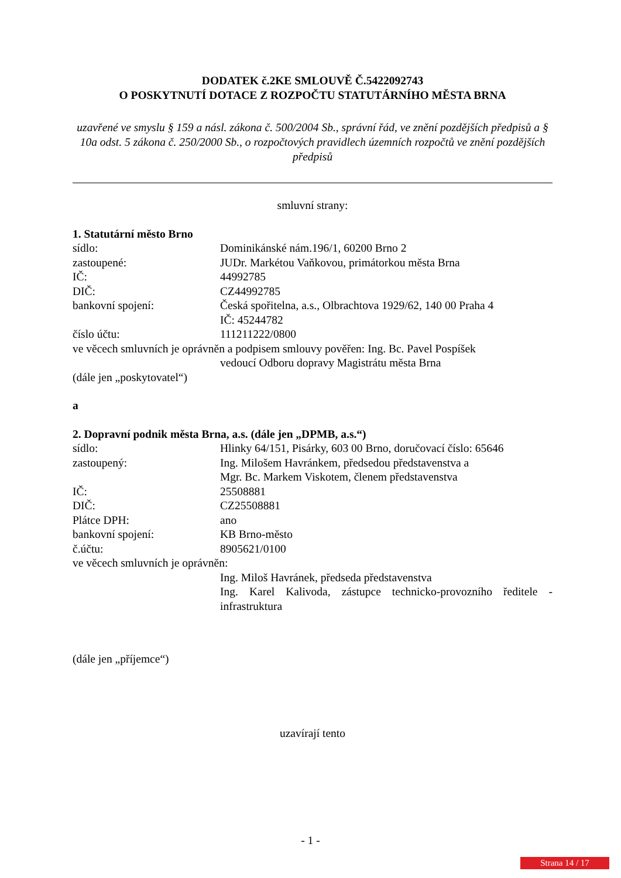DODATEK č.2KE SMLOUVĚ Č.5422092743
O POSKYTNUTÍ DOTACE Z ROZPOČTU STATUTÁRNÍHO MĚSTA BRNA
uzavřené ve smyslu § 159 a násl. zákona č. 500/2004 Sb., správní řád, ve znění pozdějších předpisů a § 10a odst. 5 zákona č. 250/2000 Sb., o rozpočtových pravidlech územních rozpočtů ve znění pozdějších předpisů
smluvní strany:
1. Statutární město Brno
sídlo: Dominikánské nám.196/1, 60200 Brno 2
zastoupené: JUDr. Markétou Vaňkovou, primátorkou města Brna
IČ: 44992785
DIČ: CZ44992785
bankovní spojení: Česká spořitelna, a.s., Olbrachtova 1929/62, 140 00 Praha 4
IČ: 45244782
číslo účtu: 111211222/0800
ve věcech smluvních je oprávněn a podpisem smlouvy pověřen: Ing. Bc. Pavel Pospíšek
vedoucí Odboru dopravy Magistrátu města Brna
(dále jen „poskytovatel“)
a
2. Dopravní podnik města Brna, a.s. (dále jen „DPMB, a.s.“)
sídlo: Hlinky 64/151, Pisárky, 603 00 Brno, doručovací číslo: 65646
zastoupený: Ing. Milošem Havránkem, předsedou představenstva a
Mgr. Bc. Markem Viskotem, členem představenstva
IČ: 25508881
DIČ: CZ25508881
Plátce DPH: ano
bankovní spojení: KB Brno-město
č.účtu: 8905621/0100
ve věcech smluvních je oprávněn:
Ing. Miloš Havránek, předseda představenstva
Ing. Karel Kalivoda, zástupce technicko-provozního ředitele - infrastruktura
(dále jen „příjemce“)
uzavírají tento
- 1 -
Strana 14 / 17